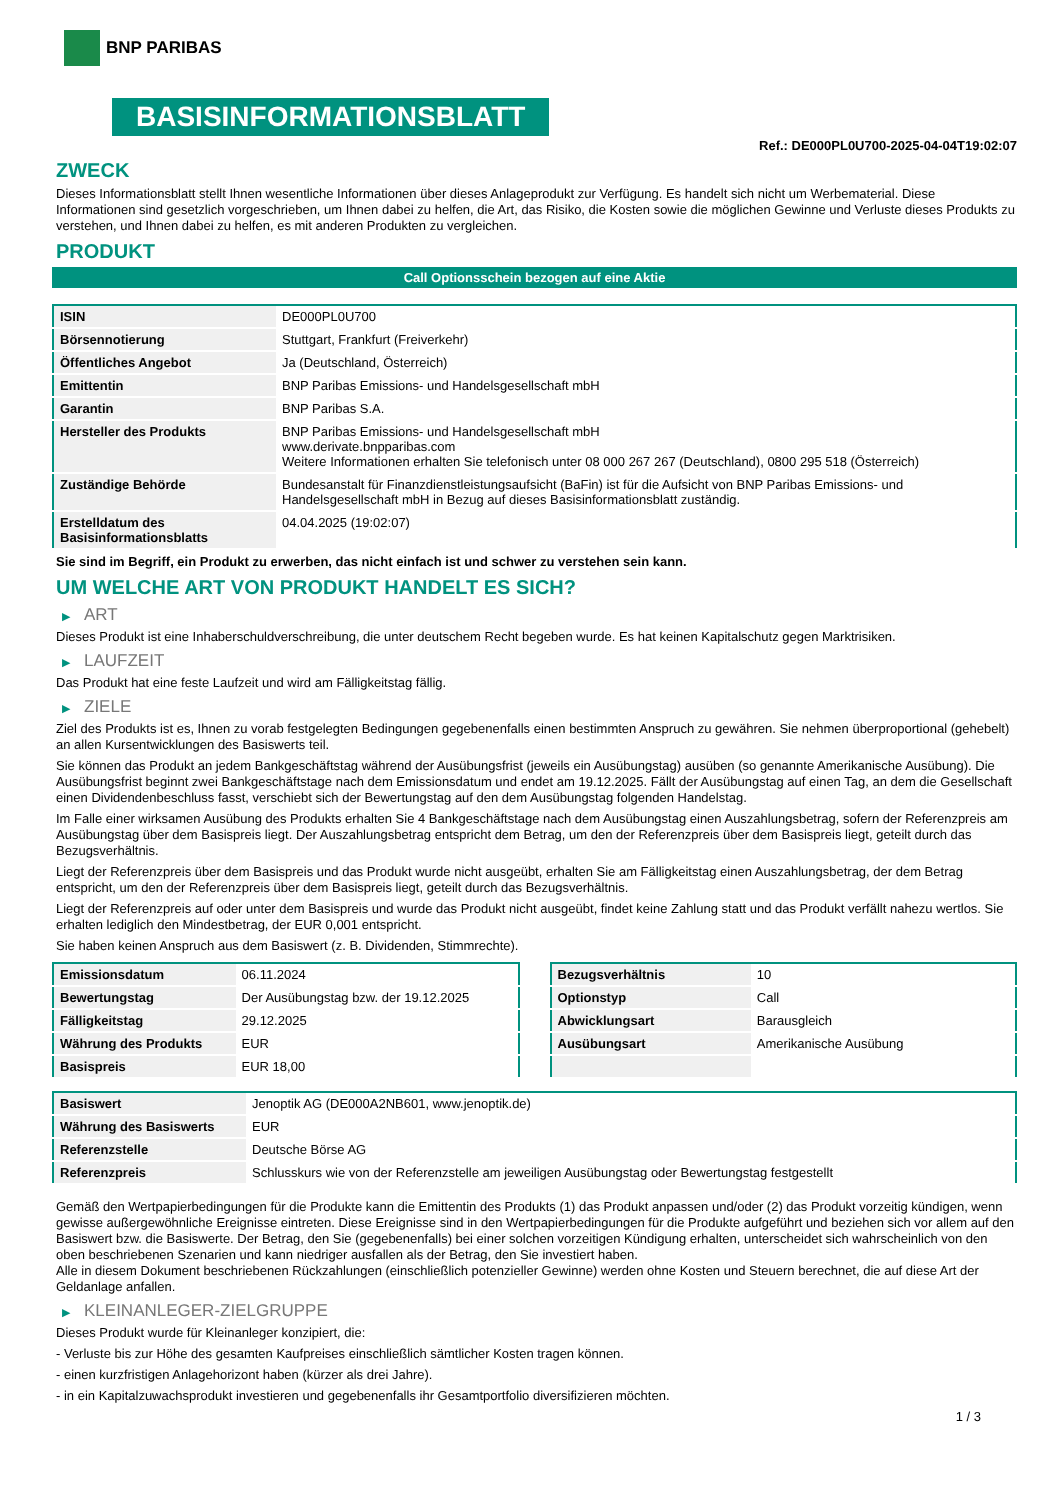BNP PARIBAS
BASISINFORMATIONSBLATT
Ref.: DE000PL0U700-2025-04-04T19:02:07
ZWECK
Dieses Informationsblatt stellt Ihnen wesentliche Informationen über dieses Anlageprodukt zur Verfügung. Es handelt sich nicht um Werbematerial. Diese Informationen sind gesetzlich vorgeschrieben, um Ihnen dabei zu helfen, die Art, das Risiko, die Kosten sowie die möglichen Gewinne und Verluste dieses Produkts zu verstehen, und Ihnen dabei zu helfen, es mit anderen Produkten zu vergleichen.
PRODUKT
Call Optionsschein bezogen auf eine Aktie
| ISIN | DE000PL0U700 |
| Börsennotierung | Stuttgart, Frankfurt (Freiverkehr) |
| Öffentliches Angebot | Ja (Deutschland, Österreich) |
| Emittentin | BNP Paribas Emissions- und Handelsgesellschaft mbH |
| Garantin | BNP Paribas S.A. |
| Hersteller des Produkts | BNP Paribas Emissions- und Handelsgesellschaft mbH www.derivate.bnpparibas.com Weitere Informationen erhalten Sie telefonisch unter 08 000 267 267 (Deutschland), 0800 295 518 (Österreich) |
| Zuständige Behörde | Bundesanstalt für Finanzdienstleistungsaufsicht (BaFin) ist für die Aufsicht von BNP Paribas Emissions- und Handelsgesellschaft mbH in Bezug auf dieses Basisinformationsblatt zuständig. |
| Erstelldatum des Basisinformationsblatts | 04.04.2025 (19:02:07) |
Sie sind im Begriff, ein Produkt zu erwerben, das nicht einfach ist und schwer zu verstehen sein kann.
UM WELCHE ART VON PRODUKT HANDELT ES SICH?
▶ ART
Dieses Produkt ist eine Inhaberschuldverschreibung, die unter deutschem Recht begeben wurde. Es hat keinen Kapitalschutz gegen Marktrisiken.
▶ LAUFZEIT
Das Produkt hat eine feste Laufzeit und wird am Fälligkeitstag fällig.
▶ ZIELE
Ziel des Produkts ist es, Ihnen zu vorab festgelegten Bedingungen gegebenenfalls einen bestimmten Anspruch zu gewähren. Sie nehmen überproportional (gehebelt) an allen Kursentwicklungen des Basiswerts teil.
Sie können das Produkt an jedem Bankgeschäftstag während der Ausübungsfrist (jeweils ein Ausübungstag) ausüben (so genannte Amerikanische Ausübung). Die Ausübungsfrist beginnt zwei Bankgeschäftstage nach dem Emissionsdatum und endet am 19.12.2025. Fällt der Ausübungstag auf einen Tag, an dem die Gesellschaft einen Dividendenbeschluss fasst, verschiebt sich der Bewertungstag auf den dem Ausübungstag folgenden Handelstag.
Im Falle einer wirksamen Ausübung des Produkts erhalten Sie 4 Bankgeschäftstage nach dem Ausübungstag einen Auszahlungsbetrag, sofern der Referenzpreis am Ausübungstag über dem Basispreis liegt. Der Auszahlungsbetrag entspricht dem Betrag, um den der Referenzpreis über dem Basispreis liegt, geteilt durch das Bezugsverhältnis.
Liegt der Referenzpreis über dem Basispreis und das Produkt wurde nicht ausgeübt, erhalten Sie am Fälligkeitstag einen Auszahlungsbetrag, der dem Betrag entspricht, um den der Referenzpreis über dem Basispreis liegt, geteilt durch das Bezugsverhältnis.
Liegt der Referenzpreis auf oder unter dem Basispreis und wurde das Produkt nicht ausgeübt, findet keine Zahlung statt und das Produkt verfällt nahezu wertlos. Sie erhalten lediglich den Mindestbetrag, der EUR 0,001 entspricht.
Sie haben keinen Anspruch aus dem Basiswert (z. B. Dividenden, Stimmrechte).
| Emissionsdatum | 06.11.2024 |
| Bewertungstag | Der Ausübungstag bzw. der 19.12.2025 |
| Fälligkeitstag | 29.12.2025 |
| Währung des Produkts | EUR |
| Basispreis | EUR 18,00 |
| Bezugsverhältnis | 10 |
| Optionstyp | Call |
| Abwicklungsart | Barausgleich |
| Ausübungsart | Amerikanische Ausübung |
| Basiswert | Jenoptik AG (DE000A2NB601, www.jenoptik.de) |
| Währung des Basiswerts | EUR |
| Referenzstelle | Deutsche Börse AG |
| Referenzpreis | Schlusskurs wie von der Referenzstelle am jeweiligen Ausübungstag oder Bewertungstag festgestellt |
Gemäß den Wertpapierbedingungen für die Produkte kann die Emittentin des Produkts (1) das Produkt anpassen und/oder (2) das Produkt vorzeitig kündigen, wenn gewisse außergewöhnliche Ereignisse eintreten. Diese Ereignisse sind in den Wertpapierbedingungen für die Produkte aufgeführt und beziehen sich vor allem auf den Basiswert bzw. die Basiswerte. Der Betrag, den Sie (gegebenenfalls) bei einer solchen vorzeitigen Kündigung erhalten, unterscheidet sich wahrscheinlich von den oben beschriebenen Szenarien und kann niedriger ausfallen als der Betrag, den Sie investiert haben.
Alle in diesem Dokument beschriebenen Rückzahlungen (einschließlich potenzieller Gewinne) werden ohne Kosten und Steuern berechnet, die auf diese Art der Geldanlage anfallen.
▶ KLEINANLEGER-ZIELGRUPPE
Dieses Produkt wurde für Kleinanleger konzipiert, die:
- Verluste bis zur Höhe des gesamten Kaufpreises einschließlich sämtlicher Kosten tragen können.
- einen kurzfristigen Anlagehorizont haben (kürzer als drei Jahre).
- in ein Kapitalzuwachsprodukt investieren und gegebenenfalls ihr Gesamtportfolio diversifizieren möchten.
1 / 3